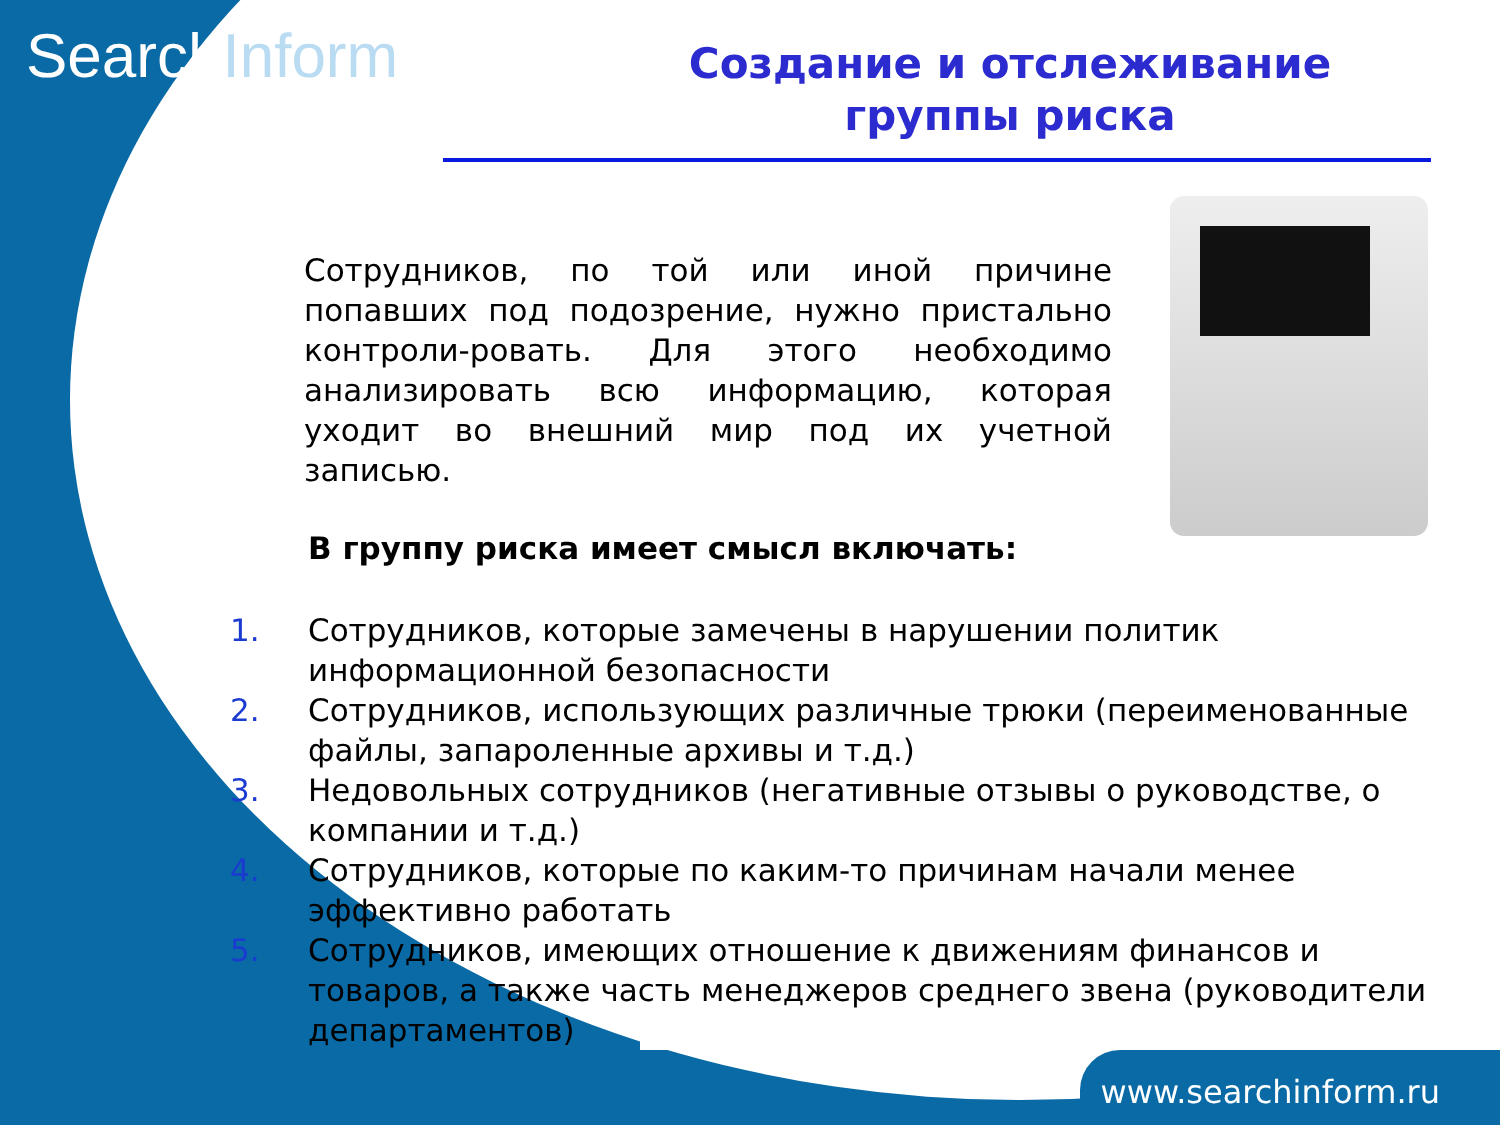SearchInform
Создание и отслеживание группы риска
Сотрудников, по той или иной причине попавших под подозрение, нужно пристально контроли-ровать. Для этого необходимо анализировать всю информацию, которая уходит во внешний мир под их учетной записью.
В группу риска имеет смысл включать:
1. Сотрудников, которые замечены в нарушении политик информационной безопасности
2. Сотрудников, использующих различные трюки (переименованные файлы, запароленные архивы и т.д.)
3. Недовольных сотрудников (негативные отзывы о руководстве, о компании и т.д.)
4. Сотрудников, которые по каким-то причинам начали менее эффективно работать
5. Сотрудников, имеющих отношение к движениям финансов и товаров, а также часть менеджеров среднего звена (руководители департаментов)
www.searchinform.ru